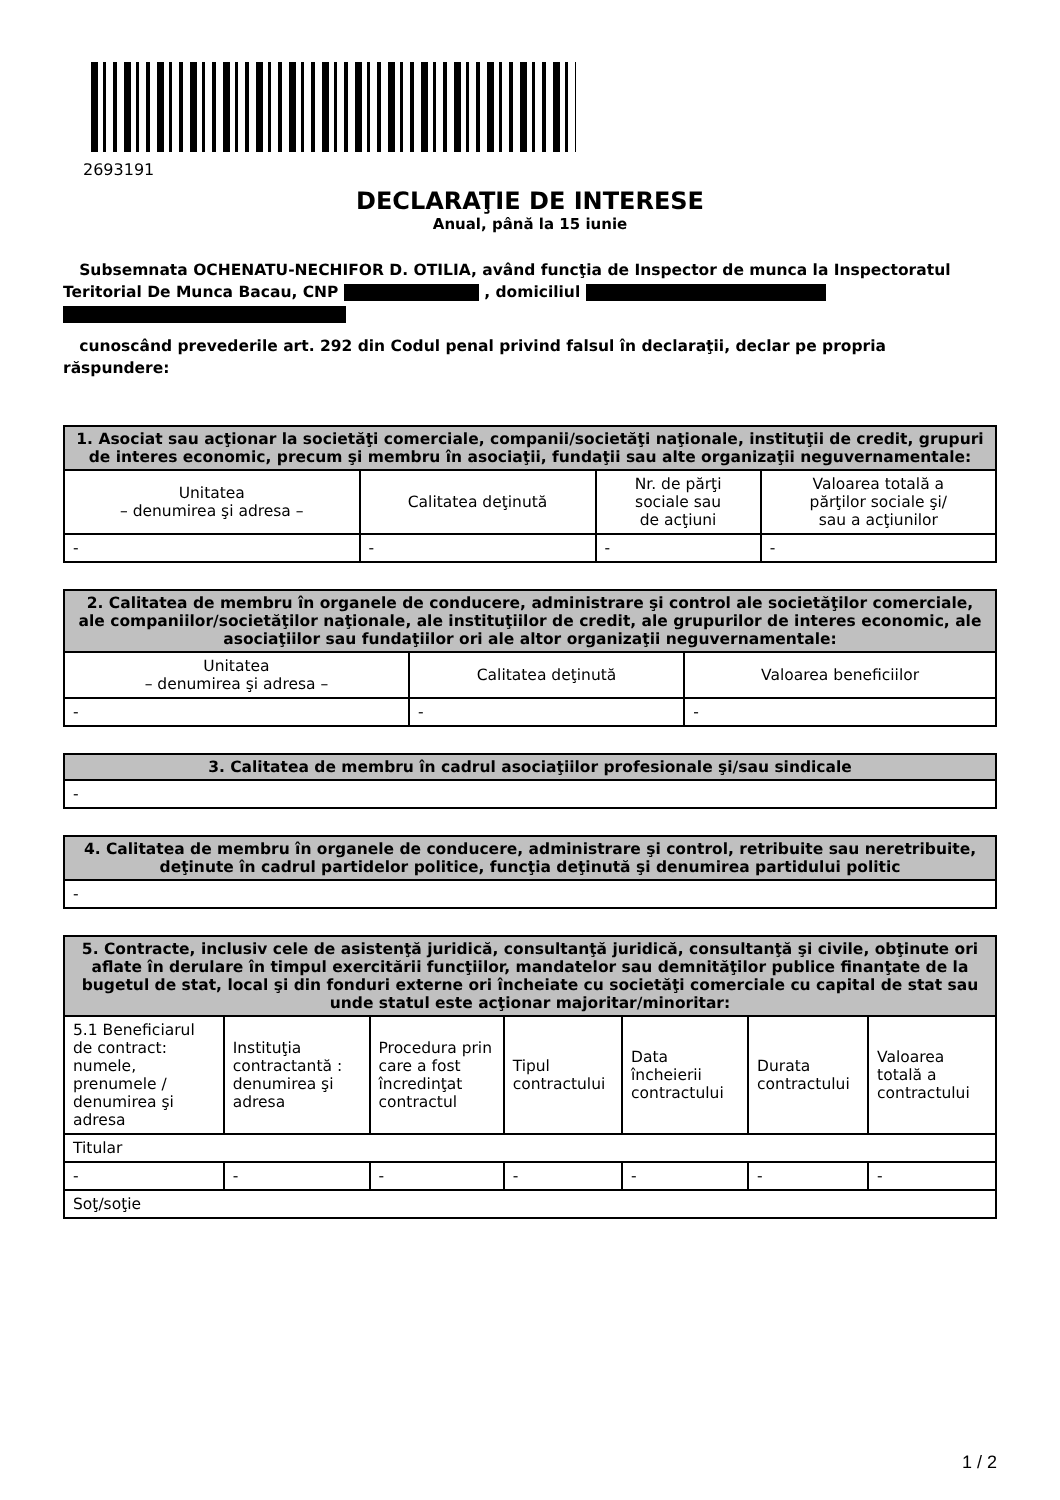2693191
DECLARAŢIE DE INTERESE
Anual, până la 15 iunie
Subsemnata OCHENATU-NECHIFOR D. OTILIA, având funcţia de Inspector de munca la Inspectoratul Teritorial De Munca Bacau, CNP , domiciliul
cunoscând prevederile art. 292 din Codul penal privind falsul în declaraţii, declar pe propria răspundere:
| 1. Asociat sau acţionar la societăţi comerciale, companii/societăţi naţionale, instituţii de credit, grupuri de interes economic, precum şi membru în asociaţii, fundaţii sau alte organizaţii neguvernamentale: | | | |
| --- | --- | --- | --- |
| Unitatea – denumirea şi adresa – | Calitatea deţinută | Nr. de părţi sociale sau de acţiuni | Valoarea totală a părţilor sociale şi/ sau a acţiunilor |
| - | - | - | - |
| 2. Calitatea de membru în organele de conducere, administrare şi control ale societăţilor comerciale, ale companiilor/societăţilor naţionale, ale instituţiilor de credit, ale grupurilor de interes economic, ale asociaţiilor sau fundaţiilor ori ale altor organizaţii neguvernamentale: | | |
| --- | --- | --- |
| Unitatea – denumirea şi adresa – | Calitatea deţinută | Valoarea beneficiilor |
| - | - | - |
| 3. Calitatea de membru în cadrul asociaţiilor profesionale şi/sau sindicale |
| --- |
| - |
| 4. Calitatea de membru în organele de conducere, administrare şi control, retribuite sau neretribuite, deţinute în cadrul partidelor politice, funcţia deţinută şi denumirea partidului politic |
| --- |
| - |
| 5. Contracte, inclusiv cele de asistenţă juridică, consultanţă juridică, consultanţă şi civile, obţinute ori aflate în derulare în timpul exercitării funcţiilor, mandatelor sau demnităţilor publice finanţate de la bugetul de stat, local şi din fonduri externe ori încheiate cu societăţi comerciale cu capital de stat sau unde statul este acţionar majoritar/minoritar: | | | | | | |
| --- | --- | --- | --- | --- | --- | --- |
| 5.1 Beneficiarul de contract: numele, prenumele / denumirea şi adresa | Instituţia contractantă : denumirea şi adresa | Procedura prin care a fost încredinţat contractul | Tipul contractului | Data încheierii contractului | Durata contractului | Valoarea totală a contractului |
| Titular | | | | | | |
| - | - | - | - | - | - | - |
| Soţ/soţie | | | | | | |
1 / 2